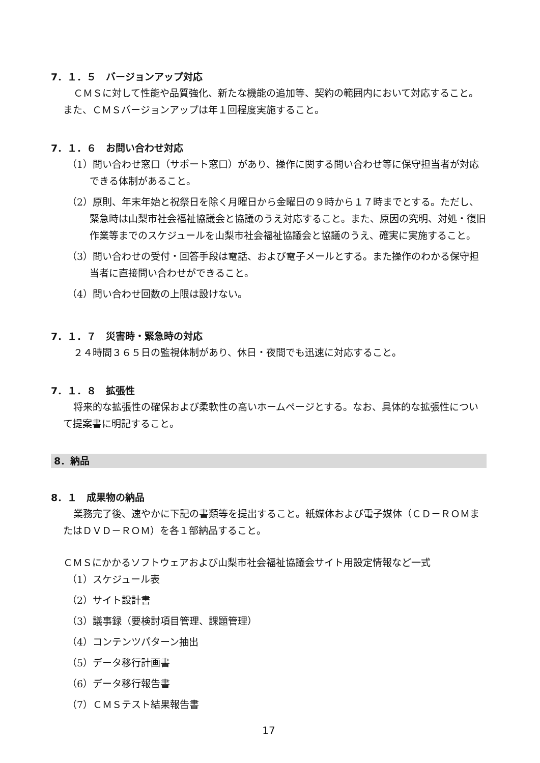7．１．５　バージョンアップ対応
ＣＭＳに対して性能や品質強化、新たな機能の追加等、契約の範囲内において対応すること。また、ＣＭＳバージョンアップは年１回程度実施すること。
7．１．６　お問い合わせ対応
（1）問い合わせ窓口（サポート窓口）があり、操作に関する問い合わせ等に保守担当者が対応できる体制があること。
（2）原則、年末年始と祝祭日を除く月曜日から金曜日の９時から１７時までとする。ただし、緊急時は山梨市社会福祉協議会と協議のうえ対応すること。また、原因の究明、対処・復旧作業等までのスケジュールを山梨市社会福祉協議会と協議のうえ、確実に実施すること。
（3）問い合わせの受付・回答手段は電話、および電子メールとする。また操作のわかる保守担当者に直接問い合わせができること。
（4）問い合わせ回数の上限は設けない。
7．１．７　災害時・緊急時の対応
２４時間３６５日の監視体制があり、休日・夜間でも迅速に対応すること。
7．１．８　拡張性
将来的な拡張性の確保および柔軟性の高いホームページとする。なお、具体的な拡張性について提案書に明記すること。
8．納品
8．１　成果物の納品
業務完了後、速やかに下記の書類等を提出すること。紙媒体および電子媒体（ＣＤ－ＲＯＭまたはＤＶＤ－ＲＯＭ）を各１部納品すること。
ＣＭＳにかかるソフトウェアおよび山梨市社会福祉協議会サイト用設定情報など一式
（1）スケジュール表
（2）サイト設計書
（3）議事録（要検討項目管理、課題管理）
（4）コンテンツパターン抽出
（5）データ移行計画書
（6）データ移行報告書
（7）ＣＭＳテスト結果報告書
17